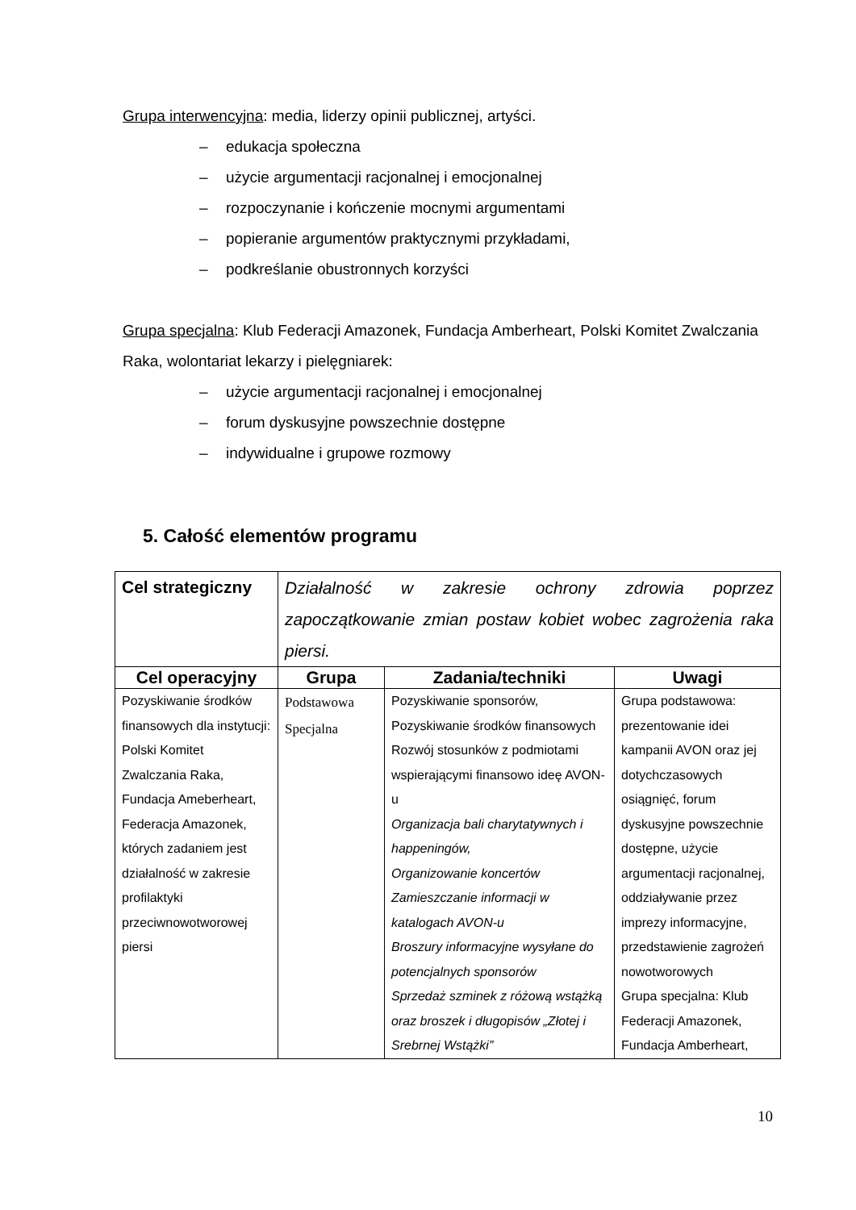Grupa interwencyjna: media, liderzy opinii publicznej, artyści.
– edukacja społeczna
– użycie argumentacji racjonalnej i emocjonalnej
– rozpoczynanie i kończenie mocnymi argumentami
– popieranie argumentów praktycznymi przykładami,
– podkreślanie obustronnych korzyści
Grupa specjalna: Klub Federacji Amazonek, Fundacja Amberheart, Polski Komitet Zwalczania Raka, wolontariat lekarzy i pielęgniarek:
– użycie argumentacji racjonalnej i emocjonalnej
– forum dyskusyjne powszechnie dostępne
– indywidualne i grupowe rozmowy
5. Całość elementów programu
| Cel strategiczny | Działalność w zakresie ochrony zdrowia poprzez zapoczątkowanie zmian postaw kobiet wobec zagrożenia raka piersi. | | |
| Cel operacyjny | Grupa | Zadania/techniki | Uwagi |
| Pozyskiwanie środków finansowych dla instytucji: Polski Komitet Zwalczania Raka, Fundacja Ameberheart, Federacja Amazonek, których zadaniem jest działalność w zakresie profilaktyki przeciwnowotworowej piersi | Podstawowa Specjalna | Pozyskiwanie sponsorów, Pozyskiwanie środków finansowych Rozwój stosunków z podmiotami wspierającymi finansowo ideę AVON-u Organizacja bali charytatywnych i happeningów, Organizowanie koncertów Zamieszczanie informacji w katalogach AVON-u Broszury informacyjne wysyłane do potencjalnych sponsorów Sprzedaż szminek z różową wstążką oraz broszek i długopisów „Złotej i Srebrnej Wstążki” | Grupa podstawowa: prezentowanie idei kampanii AVON oraz jej dotychczasowych osiągnięć, forum dyskusyjne powszechnie dostępne, użycie argumentacji racjonalnej, oddziaływanie przez imprezy informacyjne, przedstawienie zagrożeń nowotworowych Grupa specjalna: Klub Federacji Amazonek, Fundacja Amberheart, |
10